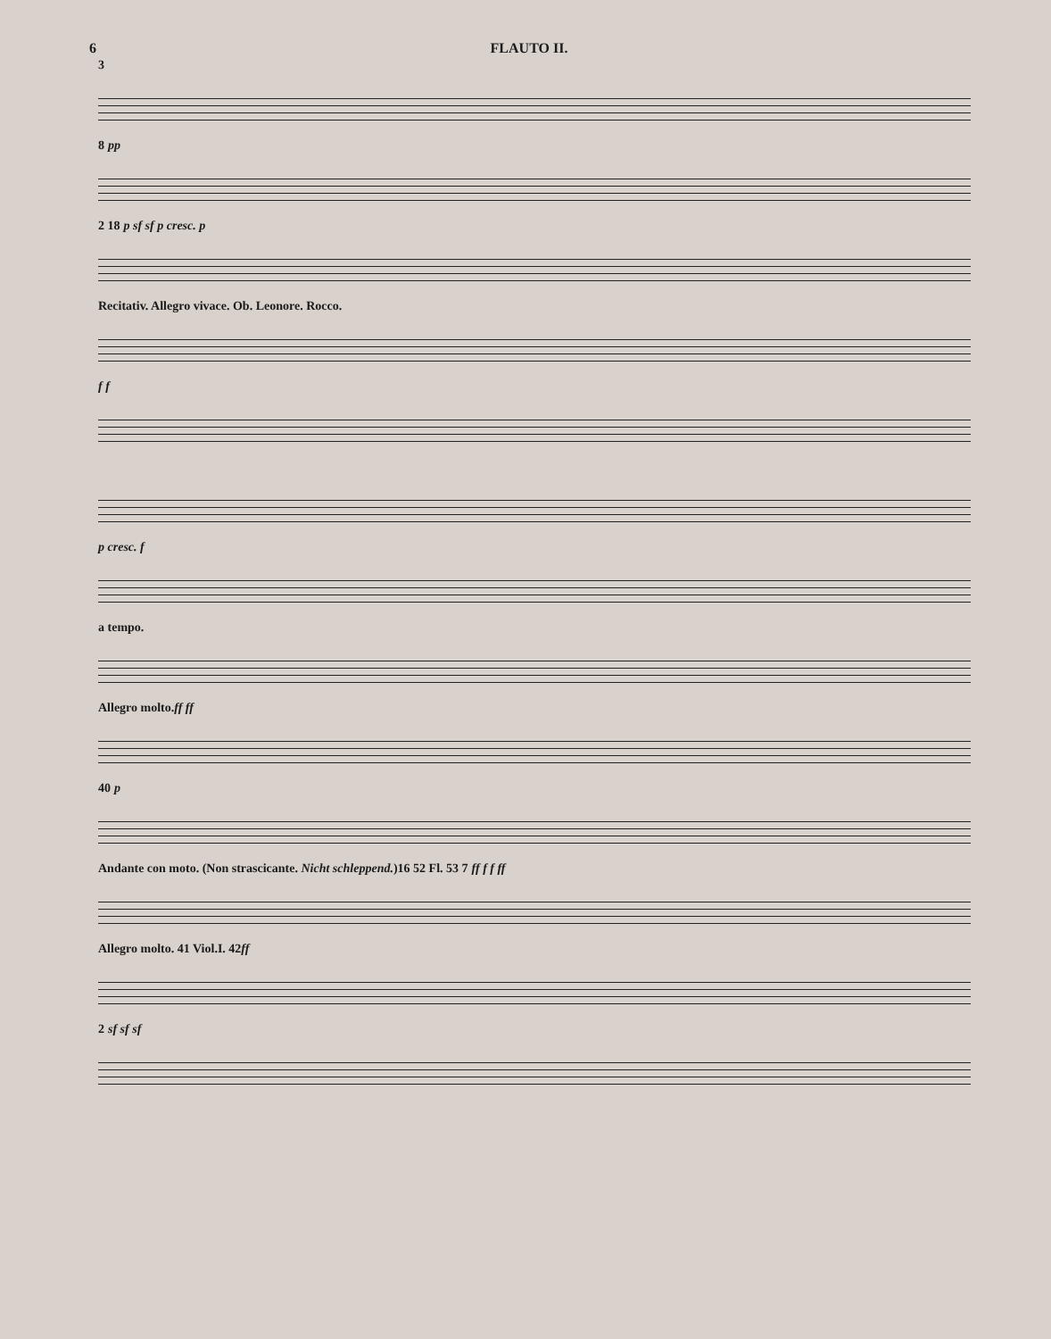6 FLAUTO II.
3
8 pp
2 18 p sf sf p cresc. p
Recitativ. Allegro vivace. Ob. Leonore. Rocco.
f f
p cresc. f
a tempo.
Allegro molto.
ff ff
40 p
Andante con moto. (Non strascicante. Nicht schleppend.)
16 52 Fl. 53 7 ff f f ff
Allegro molto. 41 Viol.I. 42
ff
2 sf sf sf